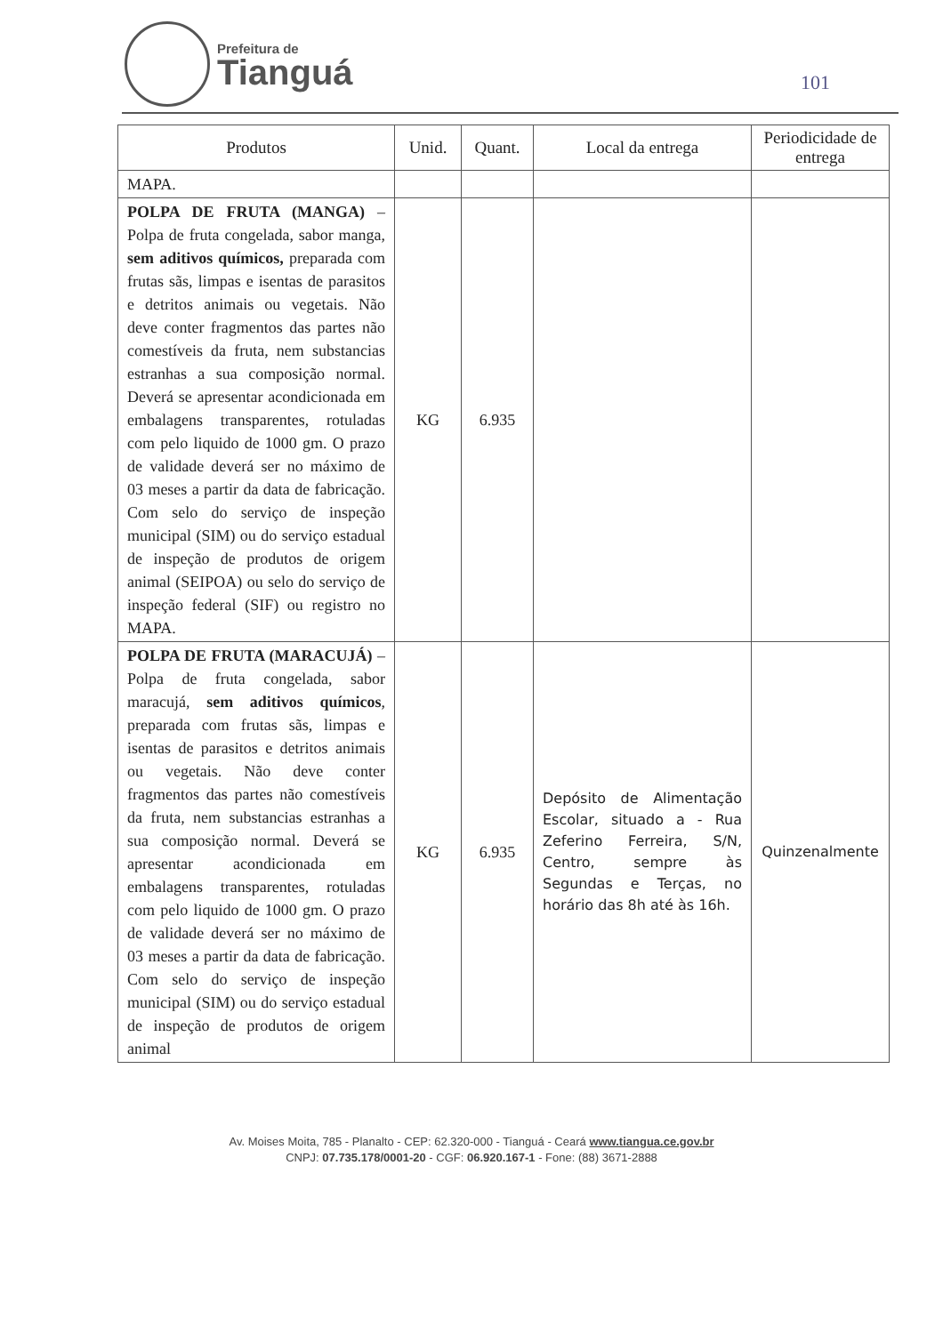Prefeitura de
Tianguá
101
| Produtos | Unid. | Quant. | Local da entrega | Periodicidade de entrega |
| --- | --- | --- | --- | --- |
| MAPA. | | | | |
| POLPA DE FRUTA (MANGA) – Polpa de fruta congelada, sabor manga, sem aditivos químicos, preparada com frutas sãs, limpas e isentas de parasitos e detritos animais ou vegetais. Não deve conter fragmentos das partes não comestíveis da fruta, nem substancias estranhas a sua composição normal. Deverá se apresentar acondicionada em embalagens transparentes, rotuladas com pelo liquido de 1000 gm. O prazo de validade deverá ser no máximo de 03 meses a partir da data de fabricação. Com selo do serviço de inspeção municipal (SIM) ou do serviço estadual de inspeção de produtos de origem animal (SEIPOA) ou selo do serviço de inspeção federal (SIF) ou registro no MAPA. | KG | 6.935 | | |
| POLPA DE FRUTA (MARACUJÁ) – Polpa de fruta congelada, sabor maracujá, sem aditivos químicos , preparada com frutas sãs, limpas e isentas de parasitos e detritos animais ou vegetais. Não deve conter fragmentos das partes não comestíveis da fruta, nem substancias estranhas a sua composição normal. Deverá se apresentar acondicionada em embalagens transparentes, rotuladas com pelo liquido de 1000 gm. O prazo de validade deverá ser no máximo de 03 meses a partir da data de fabricação. Com selo do serviço de inspeção municipal (SIM) ou do serviço estadual de inspeção de produtos de origem animal | KG | 6.935 | Depósito de Alimentação Escolar, situado a - Rua Zeferino Ferreira, S/N, Centro, sempre às Segundas e Terças, no horário das 8h até às 16h. | Quinzenalmente |
Av. Moises Moita, 785 - Planalto - CEP: 62.320-000 - Tianguá - Ceará www.tiangua.ce.gov.br
CNPJ: 07.735.178/0001-20 - CGF: 06.920.167-1 - Fone: (88) 3671-2888